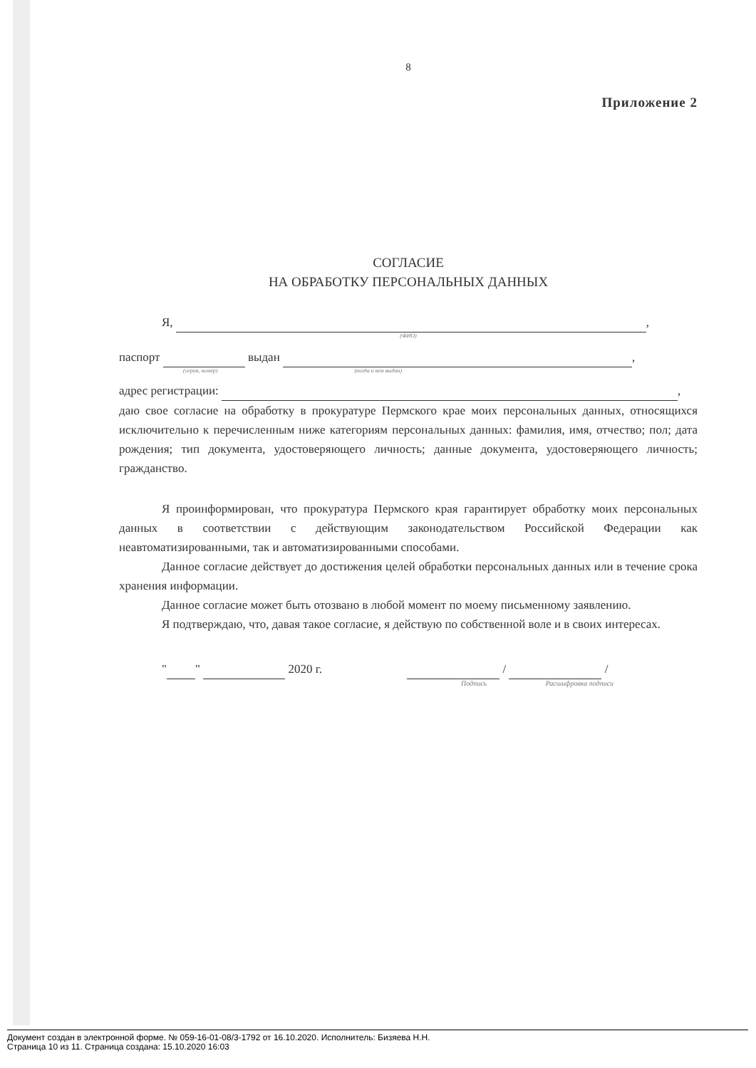8
Приложение 2
СОГЛАСИЕ
НА ОБРАБОТКУ ПЕРСОНАЛЬНЫХ ДАННЫХ
Я, ,
(ФИО)
паспорт выдан ,
(серия, номер) (когда и кем выдан)
адрес регистрации: ,
даю свое согласие на обработку в прокуратуре Пермского крае моих персональных данных, относящихся исключительно к перечисленным ниже категориям персональных данных: фамилия, имя, отчество; пол; дата рождения; тип документа, удостоверяющего личность; данные документа, удостоверяющего личность; гражданство.
Я проинформирован, что прокуратура Пермского края гарантирует обработку моих персональных данных в соответствии с действующим законодательством Российской Федерации как неавтоматизированными, так и автоматизированными способами.
Данное согласие действует до достижения целей обработки персональных данных или в течение срока хранения информации.
Данное согласие может быть отозвано в любой момент по моему письменному заявлению.
Я подтверждаю, что, давая такое согласие, я действую по собственной воле и в своих интересах.
" " 2020 г. / /
Подпись Расшифровка подписи
Документ создан в электронной форме. № 059-16-01-08/3-1792 от 16.10.2020. Исполнитель: Бизяева Н.Н.
Страница 10 из 11. Страница создана: 15.10.2020 16:03